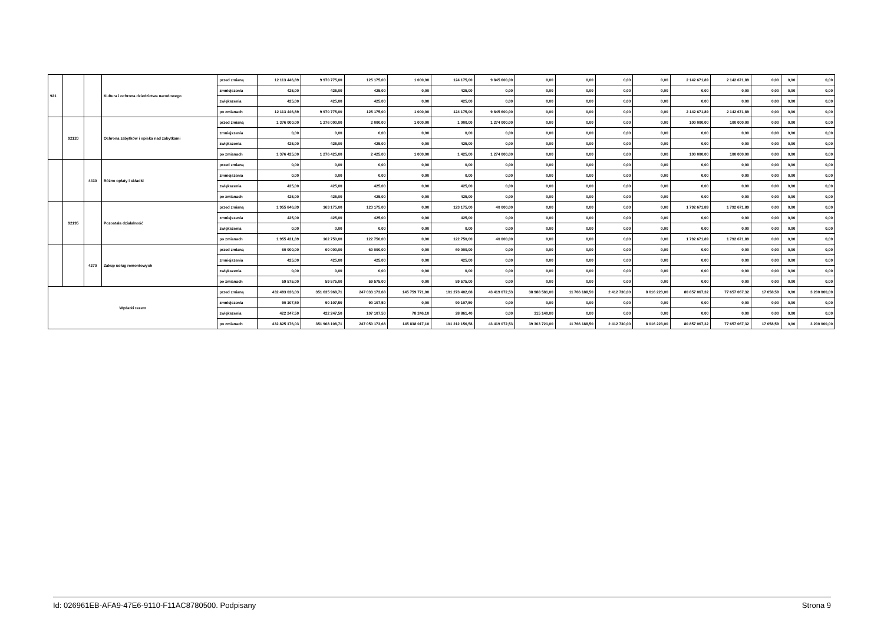| 921 | | | Kultura i ochrona dziedzictwa narodowego | przed zmianą | 12 113 446,89 | 9 970 775,00 | 125 175,00 | 1 000,00 | 124 175,00 | 9 845 600,00 | 0,00 | 0,00 | 0,00 | 0,00 | 2 142 671,89 | 2 142 671,89 | 0,00 | 0,00 | 0,00 |
| | | | | zmniejszenia | 425,00 | 425,00 | 425,00 | 0,00 | 425,00 | 0,00 | 0,00 | 0,00 | 0,00 | 0,00 | 0,00 | 0,00 | 0,00 | 0,00 | 0,00 |
| | | | | zwiększenia | 425,00 | 425,00 | 425,00 | 0,00 | 425,00 | 0,00 | 0,00 | 0,00 | 0,00 | 0,00 | 0,00 | 0,00 | 0,00 | 0,00 | 0,00 |
| | | | | po zmianach | 12 113 446,89 | 9 970 775,00 | 125 175,00 | 1 000,00 | 124 175,00 | 9 845 600,00 | 0,00 | 0,00 | 0,00 | 0,00 | 2 142 671,89 | 2 142 671,89 | 0,00 | 0,00 | 0,00 |
| | 92120 | | Ochrona zabytków i opieka nad zabytkami | przed zmianą | 1 376 000,00 | 1 276 000,00 | 2 000,00 | 1 000,00 | 1 000,00 | 1 274 000,00 | 0,00 | 0,00 | 0,00 | 0,00 | 100 000,00 | 100 000,00 | 0,00 | 0,00 | 0,00 |
| | | | | zmniejszenia | 0,00 | 0,00 | 0,00 | 0,00 | 0,00 | 0,00 | 0,00 | 0,00 | 0,00 | 0,00 | 0,00 | 0,00 | 0,00 | 0,00 | 0,00 |
| | | | | zwiększenia | 425,00 | 425,00 | 425,00 | 0,00 | 425,00 | 0,00 | 0,00 | 0,00 | 0,00 | 0,00 | 0,00 | 0,00 | 0,00 | 0,00 | 0,00 |
| | | | | po zmianach | 1 376 425,00 | 1 276 425,00 | 2 425,00 | 1 000,00 | 1 425,00 | 1 274 000,00 | 0,00 | 0,00 | 0,00 | 0,00 | 100 000,00 | 100 000,00 | 0,00 | 0,00 | 0,00 |
| | | 4430 | Różne opłaty i składki | przed zmianą | 0,00 | 0,00 | 0,00 | 0,00 | 0,00 | 0,00 | 0,00 | 0,00 | 0,00 | 0,00 | 0,00 | 0,00 | 0,00 | 0,00 | 0,00 |
| | | | | zmniejszenia | 0,00 | 0,00 | 0,00 | 0,00 | 0,00 | 0,00 | 0,00 | 0,00 | 0,00 | 0,00 | 0,00 | 0,00 | 0,00 | 0,00 | 0,00 |
| | | | | zwiększenia | 425,00 | 425,00 | 425,00 | 0,00 | 425,00 | 0,00 | 0,00 | 0,00 | 0,00 | 0,00 | 0,00 | 0,00 | 0,00 | 0,00 | 0,00 |
| | | | | po zmianach | 425,00 | 425,00 | 425,00 | 0,00 | 425,00 | 0,00 | 0,00 | 0,00 | 0,00 | 0,00 | 0,00 | 0,00 | 0,00 | 0,00 | 0,00 |
| | 92195 | | Pozostała działalność | przed zmianą | 1 955 846,89 | 163 175,00 | 123 175,00 | 0,00 | 123 175,00 | 40 000,00 | 0,00 | 0,00 | 0,00 | 0,00 | 1 792 671,89 | 1 792 671,89 | 0,00 | 0,00 | 0,00 |
| | | | | zmniejszenia | 425,00 | 425,00 | 425,00 | 0,00 | 425,00 | 0,00 | 0,00 | 0,00 | 0,00 | 0,00 | 0,00 | 0,00 | 0,00 | 0,00 | 0,00 |
| | | | | zwiększenia | 0,00 | 0,00 | 0,00 | 0,00 | 0,00 | 0,00 | 0,00 | 0,00 | 0,00 | 0,00 | 0,00 | 0,00 | 0,00 | 0,00 | 0,00 |
| | | | | po zmianach | 1 955 421,89 | 162 750,00 | 122 750,00 | 0,00 | 122 750,00 | 40 000,00 | 0,00 | 0,00 | 0,00 | 0,00 | 1 792 671,89 | 1 792 671,89 | 0,00 | 0,00 | 0,00 |
| | | 4270 | Zakup usług remontowych | przed zmianą | 60 000,00 | 60 000,00 | 60 000,00 | 0,00 | 60 000,00 | 0,00 | 0,00 | 0,00 | 0,00 | 0,00 | 0,00 | 0,00 | 0,00 | 0,00 | 0,00 |
| | | | | zmniejszenia | 425,00 | 425,00 | 425,00 | 0,00 | 425,00 | 0,00 | 0,00 | 0,00 | 0,00 | 0,00 | 0,00 | 0,00 | 0,00 | 0,00 | 0,00 |
| | | | | zwiększenia | 0,00 | 0,00 | 0,00 | 0,00 | 0,00 | 0,00 | 0,00 | 0,00 | 0,00 | 0,00 | 0,00 | 0,00 | 0,00 | 0,00 | 0,00 |
| | | | | po zmianach | 59 575,00 | 59 575,00 | 59 575,00 | 0,00 | 59 575,00 | 0,00 | 0,00 | 0,00 | 0,00 | 0,00 | 0,00 | 0,00 | 0,00 | 0,00 | 0,00 |
| Wydatki razem | | | | przed zmianą | 432 493 036,03 | 351 635 968,71 | 247 033 173,68 | 145 759 771,00 | 101 273 402,68 | 43 419 072,53 | 38 988 581,00 | 11 766 188,50 | 2 412 730,00 | 8 016 223,00 | 80 857 067,32 | 77 657 067,32 | 17 058,59 | 0,00 | 3 200 000,00 |
| | | | | zmniejszenia | 90 107,50 | 90 107,50 | 90 107,50 | 0,00 | 90 107,50 | 0,00 | 0,00 | 0,00 | 0,00 | 0,00 | 0,00 | 0,00 | 0,00 | 0,00 | 0,00 |
| | | | | zwiększenia | 422 247,50 | 422 247,50 | 107 107,50 | 78 246,10 | 28 861,40 | 0,00 | 315 140,00 | 0,00 | 0,00 | 0,00 | 0,00 | 0,00 | 0,00 | 0,00 | 0,00 |
| | | | | po zmianach | 432 825 176,03 | 351 968 108,71 | 247 050 173,68 | 145 838 017,10 | 101 212 156,58 | 43 419 072,53 | 39 303 721,00 | 11 766 188,50 | 2 412 730,00 | 8 016 223,00 | 80 857 067,32 | 77 657 067,32 | 17 058,59 | 0,00 | 3 200 000,00 |
Id: 026961EB-AFA9-47E6-9110-F11AC8780500. Podpisany Strona 9